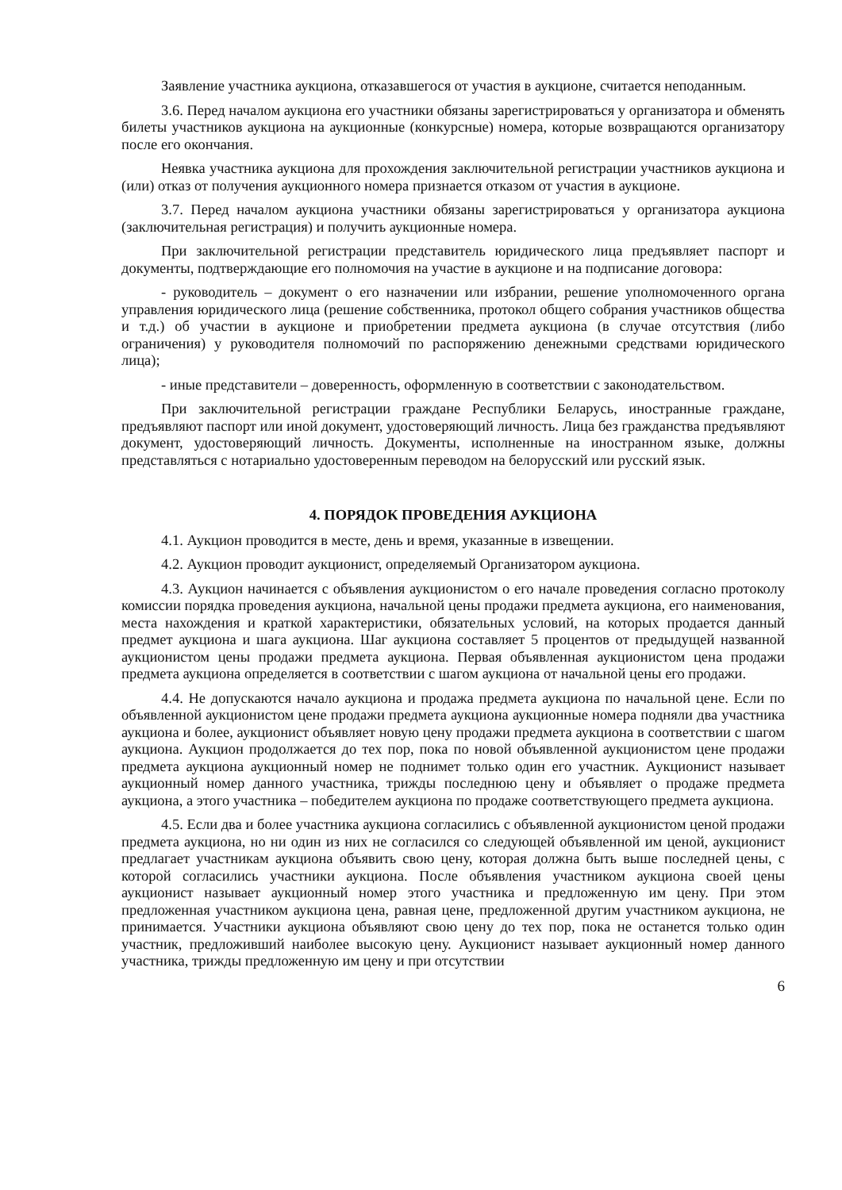Заявление участника аукциона, отказавшегося от участия в аукционе, считается неподанным.
3.6. Перед началом аукциона его участники обязаны зарегистрироваться у организатора и обменять билеты участников аукциона на аукционные (конкурсные) номера, которые возвращаются организатору после его окончания.
Неявка участника аукциона для прохождения заключительной регистрации участников аукциона и (или) отказ от получения аукционного номера признается отказом от участия в аукционе.
3.7. Перед началом аукциона участники обязаны зарегистрироваться у организатора аукциона (заключительная регистрация) и получить аукционные номера.
При заключительной регистрации представитель юридического лица предъявляет паспорт и документы, подтверждающие его полномочия на участие в аукционе и на подписание договора:
- руководитель – документ о его назначении или избрании, решение уполномоченного органа управления юридического лица (решение собственника, протокол общего собрания участников общества и т.д.) об участии в аукционе и приобретении предмета аукциона (в случае отсутствия (либо ограничения) у руководителя полномочий по распоряжению денежными средствами юридического лица);
- иные представители – доверенность, оформленную в соответствии с законодательством.
При заключительной регистрации граждане Республики Беларусь, иностранные граждане, предъявляют паспорт или иной документ, удостоверяющий личность. Лица без гражданства предъявляют документ, удостоверяющий личность. Документы, исполненные на иностранном языке, должны представляться с нотариально удостоверенным переводом на белорусский или русский язык.
4. ПОРЯДОК ПРОВЕДЕНИЯ АУКЦИОНА
4.1. Аукцион проводится в месте, день и время, указанные в извещении.
4.2. Аукцион проводит аукционист, определяемый Организатором аукциона.
4.3. Аукцион начинается с объявления аукционистом о его начале проведения согласно протоколу комиссии порядка проведения аукциона, начальной цены продажи предмета аукциона, его наименования, места нахождения и краткой характеристики, обязательных условий, на которых продается данный предмет аукциона и шага аукциона. Шаг аукциона составляет 5 процентов от предыдущей названной аукционистом цены продажи предмета аукциона. Первая объявленная аукционистом цена продажи предмета аукциона определяется в соответствии с шагом аукциона от начальной цены его продажи.
4.4. Не допускаются начало аукциона и продажа предмета аукциона по начальной цене. Если по объявленной аукционистом цене продажи предмета аукциона аукционные номера подняли два участника аукциона и более, аукционист объявляет новую цену продажи предмета аукциона в соответствии с шагом аукциона. Аукцион продолжается до тех пор, пока по новой объявленной аукционистом цене продажи предмета аукциона аукционный номер не поднимет только один его участник. Аукционист называет аукционный номер данного участника, трижды последнюю цену и объявляет о продаже предмета аукциона, а этого участника – победителем аукциона по продаже соответствующего предмета аукциона.
4.5. Если два и более участника аукциона согласились с объявленной аукционистом ценой продажи предмета аукциона, но ни один из них не согласился со следующей объявленной им ценой, аукционист предлагает участникам аукциона объявить свою цену, которая должна быть выше последней цены, с которой согласились участники аукциона. После объявления участником аукциона своей цены аукционист называет аукционный номер этого участника и предложенную им цену. При этом предложенная участником аукциона цена, равная цене, предложенной другим участником аукциона, не принимается. Участники аукциона объявляют свою цену до тех пор, пока не останется только один участник, предложивший наиболее высокую цену. Аукционист называет аукционный номер данного участника, трижды предложенную им цену и при отсутствии
6